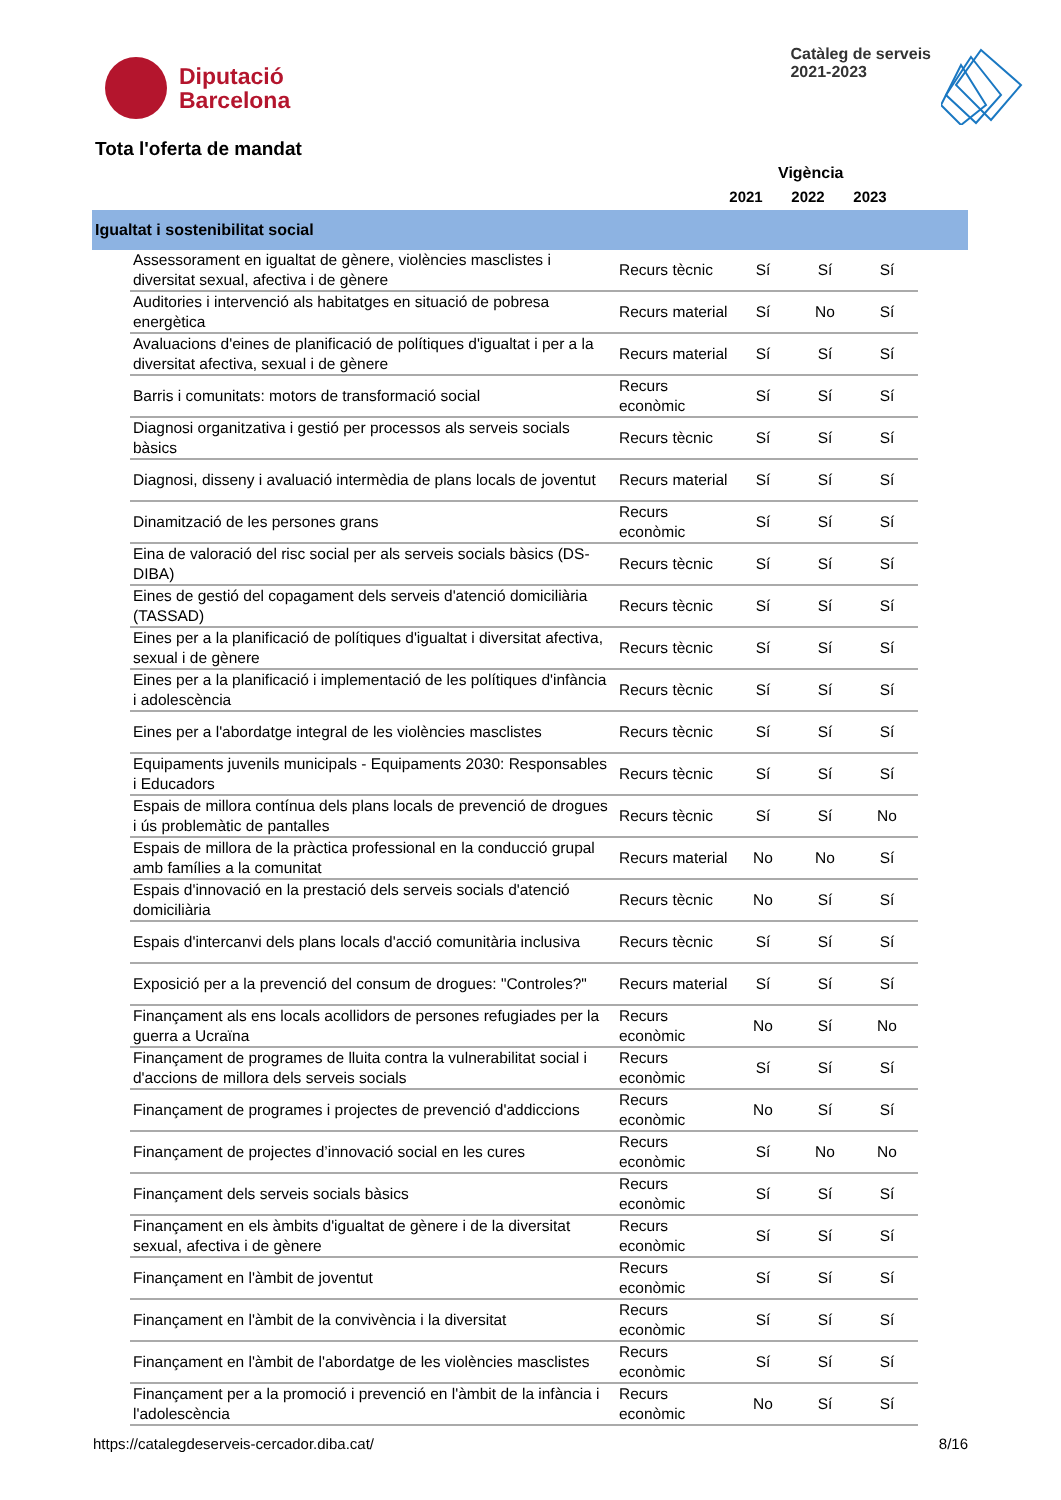Diputació
Barcelona
Catàleg de serveis
2021-2023
Tota l'oferta de mandat
Vigència
2021 2022 2023
Igualtat i sostenibilitat social
| Assessorament en igualtat de gènere, violències masclistes i diversitat sexual, afectiva i de gènere | Recurs tècnic | Sí | Sí | Sí |
| Auditories i intervenció als habitatges en situació de pobresa energètica | Recurs material | Sí | No | Sí |
| Avaluacions d'eines de planificació de polítiques d'igualtat i per a la diversitat afectiva, sexual i de gènere | Recurs material | Sí | Sí | Sí |
| Barris i comunitats: motors de transformació social | Recurs econòmic | Sí | Sí | Sí |
| Diagnosi organitzativa i gestió per processos als serveis socials bàsics | Recurs tècnic | Sí | Sí | Sí |
| Diagnosi, disseny i avaluació intermèdia de plans locals de joventut | Recurs material | Sí | Sí | Sí |
| Dinamització de les persones grans | Recurs econòmic | Sí | Sí | Sí |
| Eina de valoració del risc social per als serveis socials bàsics (DS-DIBA) | Recurs tècnic | Sí | Sí | Sí |
| Eines de gestió del copagament dels serveis d'atenció domiciliària (TASSAD) | Recurs tècnic | Sí | Sí | Sí |
| Eines per a la planificació de polítiques d'igualtat i diversitat afectiva, sexual i de gènere | Recurs tècnic | Sí | Sí | Sí |
| Eines per a la planificació i implementació de les polítiques d'infància i adolescència | Recurs tècnic | Sí | Sí | Sí |
| Eines per a l'abordatge integral de les violències masclistes | Recurs tècnic | Sí | Sí | Sí |
| Equipaments juvenils municipals - Equipaments 2030: Responsables i Educadors | Recurs tècnic | Sí | Sí | Sí |
| Espais de millora contínua dels plans locals de prevenció de drogues i ús problemàtic de pantalles | Recurs tècnic | Sí | Sí | No |
| Espais de millora de la pràctica professional en la conducció grupal amb famílies a la comunitat | Recurs material | No | No | Sí |
| Espais d'innovació en la prestació dels serveis socials d'atenció domiciliària | Recurs tècnic | No | Sí | Sí |
| Espais d'intercanvi dels plans locals d'acció comunitària inclusiva | Recurs tècnic | Sí | Sí | Sí |
| Exposició per a la prevenció del consum de drogues: "Controles?" | Recurs material | Sí | Sí | Sí |
| Finançament als ens locals acollidors de persones refugiades per la guerra a Ucraïna | Recurs econòmic | No | Sí | No |
| Finançament de programes de lluita contra la vulnerabilitat social i d'accions de millora dels serveis socials | Recurs econòmic | Sí | Sí | Sí |
| Finançament de programes i projectes de prevenció d'addiccions | Recurs econòmic | No | Sí | Sí |
| Finançament de projectes d’innovació social en les cures | Recurs econòmic | Sí | No | No |
| Finançament dels serveis socials bàsics | Recurs econòmic | Sí | Sí | Sí |
| Finançament en els àmbits d'igualtat de gènere i de la diversitat sexual, afectiva i de gènere | Recurs econòmic | Sí | Sí | Sí |
| Finançament en l'àmbit de joventut | Recurs econòmic | Sí | Sí | Sí |
| Finançament en l'àmbit de la convivència i la diversitat | Recurs econòmic | Sí | Sí | Sí |
| Finançament en l'àmbit de l'abordatge de les violències masclistes | Recurs econòmic | Sí | Sí | Sí |
| Finançament per a la promoció i prevenció en l'àmbit de la infància i l'adolescència | Recurs econòmic | No | Sí | Sí |
https://catalegdeserveis-cercador.diba.cat/ 8/16